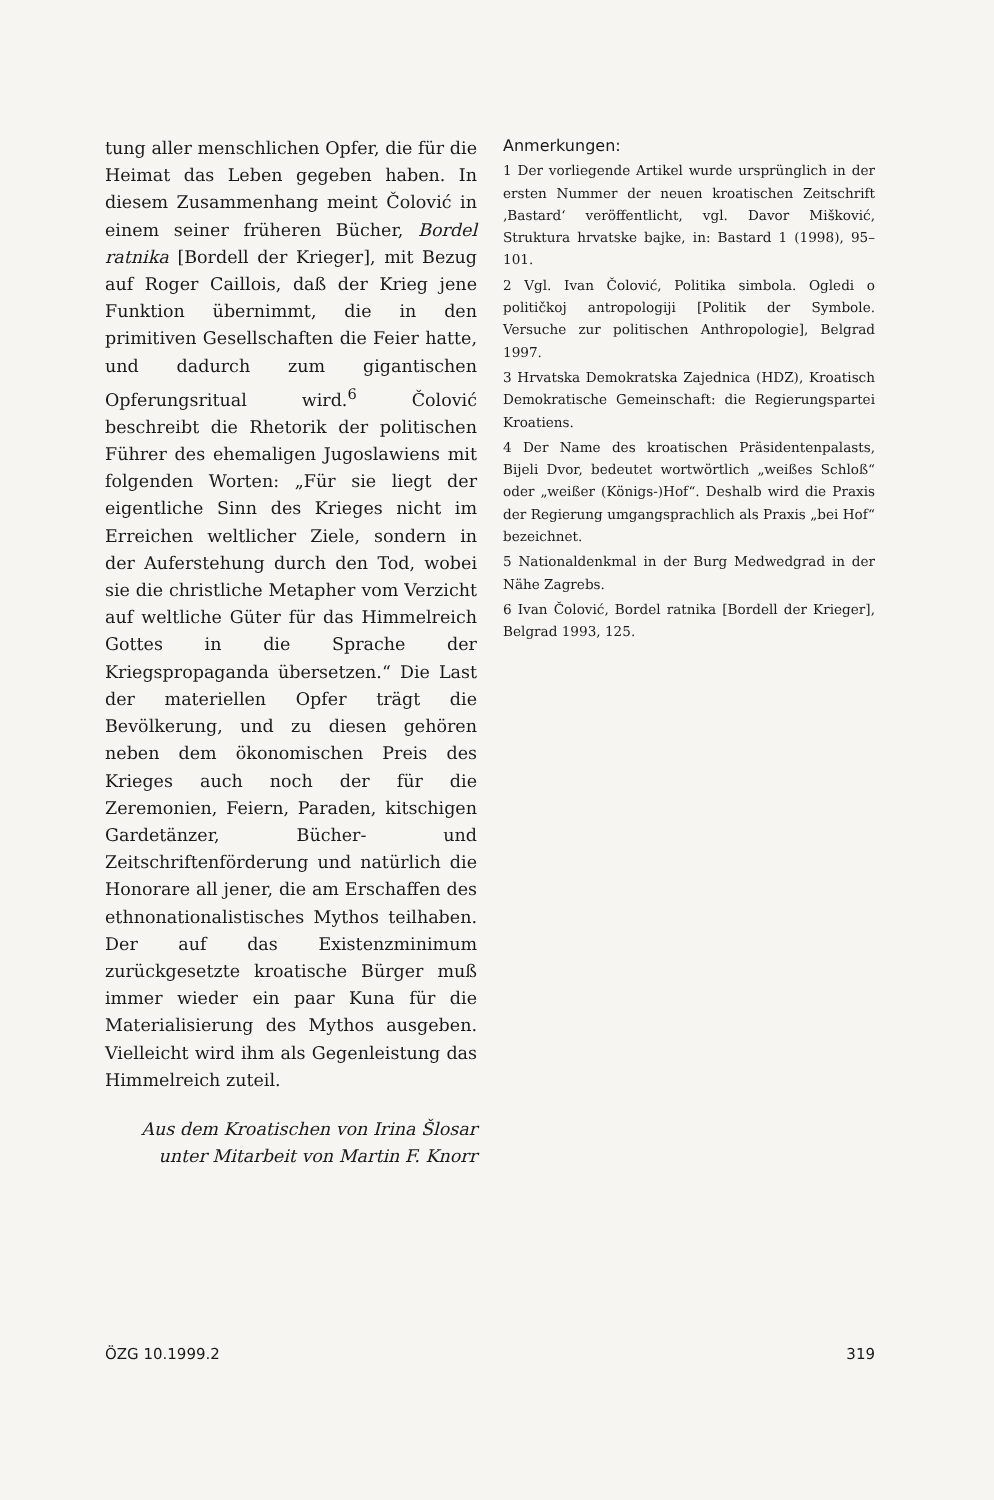tung aller menschlichen Opfer, die für die Heimat das Leben gegeben haben. In diesem Zusammenhang meint Čolović in einem seiner früheren Bücher, Bordel ratnika [Bordell der Krieger], mit Bezug auf Roger Caillois, daß der Krieg jene Funktion übernimmt, die in den primitiven Gesellschaften die Feier hatte, und dadurch zum gigantischen Opferungsritual wird.<sup>6</sup> Čolović beschreibt die Rhetorik der politischen Führer des ehemaligen Jugoslawiens mit folgenden Worten: „Für sie liegt der eigentliche Sinn des Krieges nicht im Erreichen weltlicher Ziele, sondern in der Auferstehung durch den Tod, wobei sie die christliche Metapher vom Verzicht auf weltliche Güter für das Himmelreich Gottes in die Sprache der Kriegspropaganda übersetzen.“ Die Last der materiellen Opfer trägt die Bevölkerung, und zu diesen gehören neben dem ökonomischen Preis des Krieges auch noch der für die Zeremonien, Feiern, Paraden, kitschigen Gardetänzer, Bücher- und Zeitschriftenförderung und natürlich die Honorare all jener, die am Erschaffen des ethnonationalistisches Mythos teilhaben. Der auf das Existenzminimum zurückgesetzte kroatische Bürger muß immer wieder ein paar Kuna für die Materialisierung des Mythos ausgeben. Vielleicht wird ihm als Gegenleistung das Himmelreich zuteil.
Aus dem Kroatischen von Irina Šlosar
unter Mitarbeit von Martin F. Knorr
Anmerkungen:
1 Der vorliegende Artikel wurde ursprünglich in der ersten Nummer der neuen kroatischen Zeitschrift ‚Bastard‘ veröffentlicht, vgl. Davor Mišković, Struktura hrvatske bajke, in: Bastard 1 (1998), 95–101.
2 Vgl. Ivan Čolović, Politika simbola. Ogledi o političkoj antropologiji [Politik der Symbole. Versuche zur politischen Anthropologie], Belgrad 1997.
3 Hrvatska Demokratska Zajednica (HDZ), Kroatisch Demokratische Gemeinschaft: die Regierungspartei Kroatiens.
4 Der Name des kroatischen Präsidentenpalasts, Bijeli Dvor, bedeutet wortwörtlich „weißes Schloß“ oder „weißer (Königs-)Hof“. Deshalb wird die Praxis der Regierung umgangsprachlich als Praxis „bei Hof“ bezeichnet.
5 Nationaldenkmal in der Burg Medwedgrad in der Nähe Zagrebs.
6 Ivan Čolović, Bordel ratnika [Bordell der Krieger], Belgrad 1993, 125.
ÖZG 10.1999.2 319